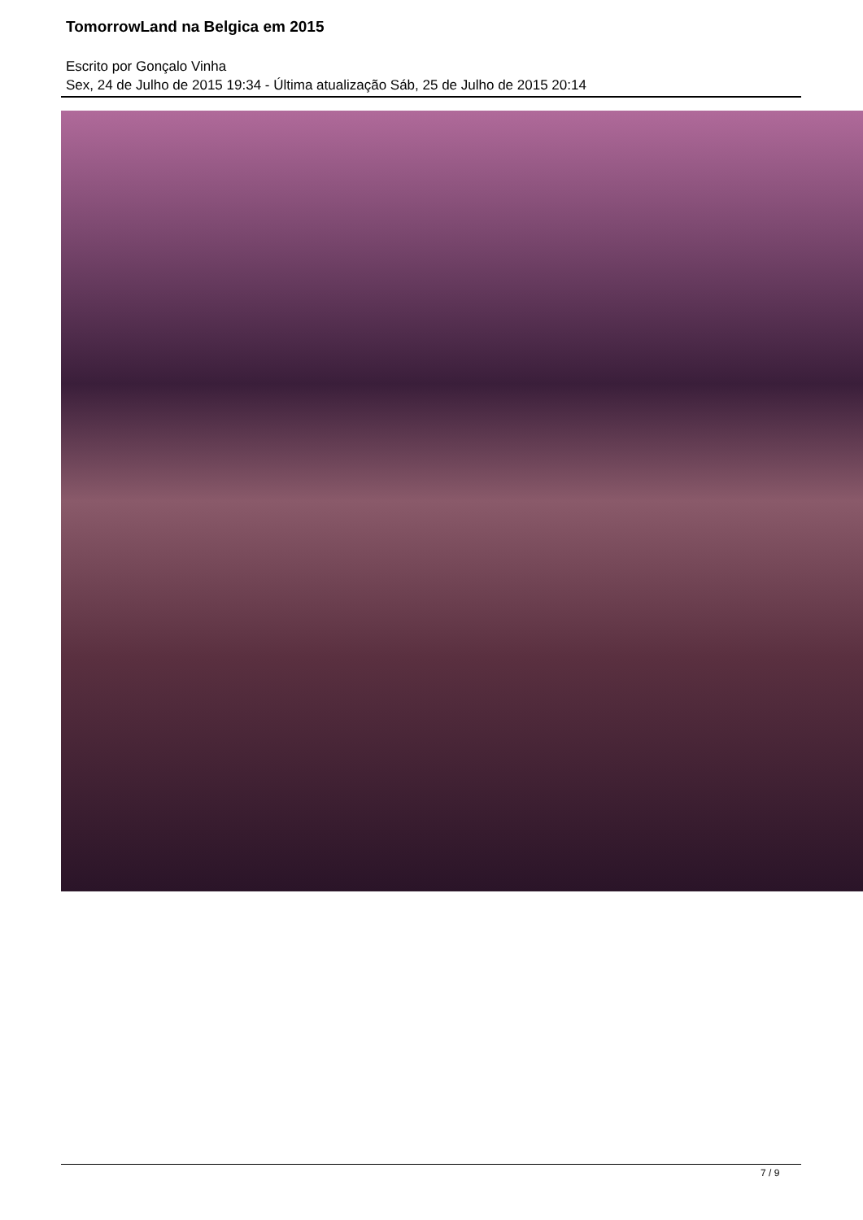TomorrowLand na Belgica em 2015
Escrito por Gonçalo Vinha
Sex, 24 de Julho de 2015 19:34 - Última atualização Sáb, 25 de Julho de 2015 20:14
7 / 9